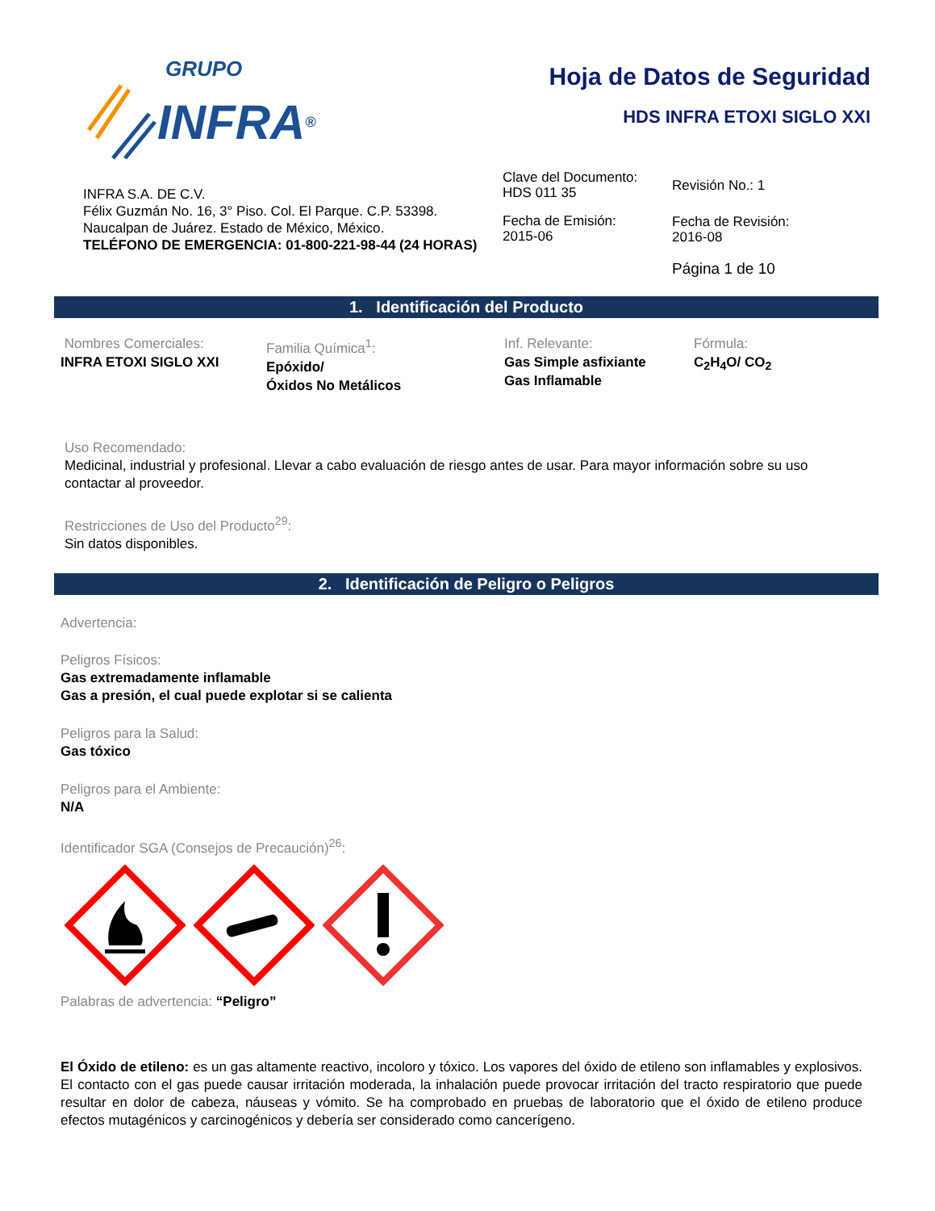GRUPO
INFRA ®
Hoja de Datos de Seguridad
HDS INFRA ETOXI SIGLO XXI
INFRA S.A. DE C.V.
Félix Guzmán No. 16, 3° Piso. Col. El Parque. C.P. 53398.
Naucalpan de Juárez. Estado de México, México.
TELÉFONO DE EMERGENCIA: 01-800-221-98-44 (24 HORAS)
Clave del Documento:
HDS 011 35
Fecha de Emisión:
2015-06
Revisión No.: 1
Fecha de Revisión:
2016-08
Página 1 de 10
1. Identificación del Producto
Nombres Comerciales:
INFRA ETOXI SIGLO XXI
Familia Química<sup>1</sup>:
Epóxido/
Óxidos No Metálicos
Inf. Relevante:
Gas Simple asfixiante
Gas Inflamable
Fórmula:
C<sub>2</sub>H<sub>4</sub>O/ CO<sub>2</sub>
Uso Recomendado:
Medicinal, industrial y profesional. Llevar a cabo evaluación de riesgo antes de usar. Para mayor información sobre su uso contactar al proveedor.
Restricciones de Uso del Producto<sup>29</sup>:
Sin datos disponibles.
2. Identificación de Peligro o Peligros
Advertencia:
Peligros Físicos:
Gas extremadamente inflamable
Gas a presión, el cual puede explotar si se calienta
Peligros para la Salud:
Gas tóxico
Peligros para el Ambiente:
N/A
Identificador SGA (Consejos de Precaución)<sup>26</sup>:
Palabras de advertencia: “Peligro”
El Óxido de etileno: es un gas altamente reactivo, incoloro y tóxico. Los vapores del óxido de etileno son inflamables y explosivos. El contacto con el gas puede causar irritación moderada, la inhalación puede provocar irritación del tracto respiratorio que puede resultar en dolor de cabeza, náuseas y vómito. Se ha comprobado en pruebas de laboratorio que el óxido de etileno produce efectos mutagénicos y carcinogénicos y debería ser considerado como cancerígeno.